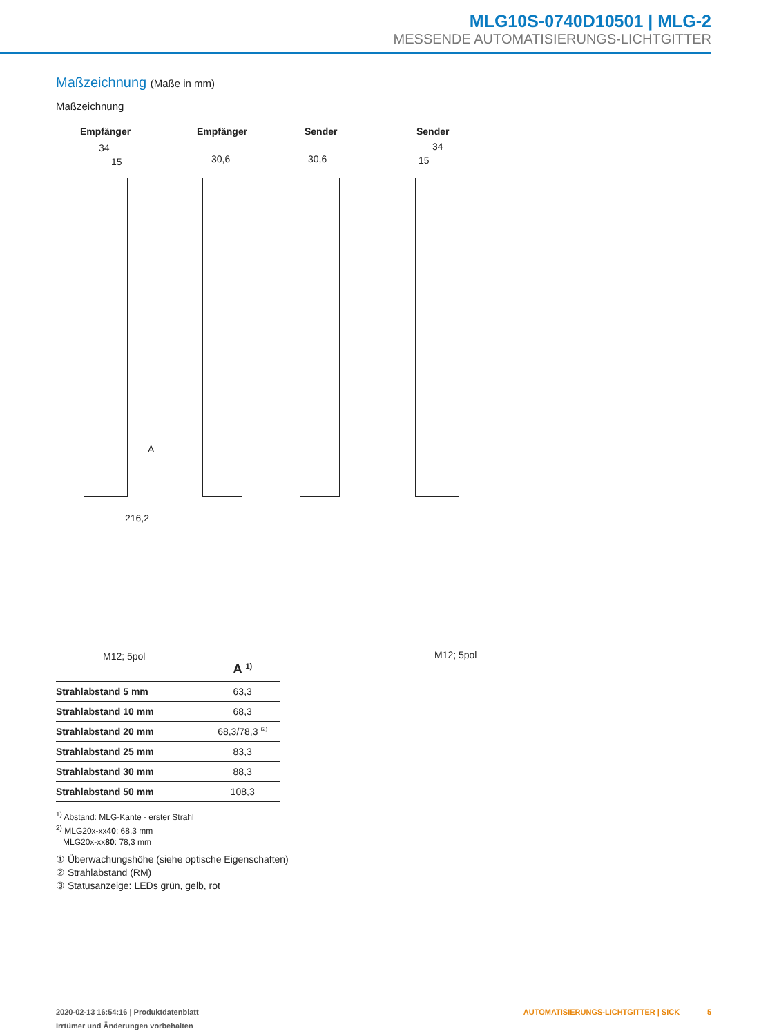MLG10S-0740D10501 | MLG-2
MESSENDE AUTOMATISIERUNGS-LICHTGITTER
Maßzeichnung (Maße in mm)
Maßzeichnung
Empfänger Empfänger Sender Sender
34
15 30,6 30,6
34
15
216,2
M12; 5pol M12; 5pol
A
| | A <sup>1)</sup> |
| --- | --- |
| Strahlabstand 5 mm | 63,3 |
| Strahlabstand 10 mm | 68,3 |
| Strahlabstand 20 mm | 68,3/78,3 <sup>(2)</sup> |
| Strahlabstand 25 mm | 83,3 |
| Strahlabstand 30 mm | 88,3 |
| Strahlabstand 50 mm | 108,3 |
<sup>1)</sup> Abstand: MLG-Kante - erster Strahl
<sup>2)</sup> MLG20x-xx40: 68,3 mm
MLG20x-xx80: 78,3 mm
① Überwachungshöhe (siehe optische Eigenschaften)
② Strahlabstand (RM)
③ Statusanzeige: LEDs grün, gelb, rot
2020-02-13 16:54:16 | Produktdatenblatt
Irrtümer und Änderungen vorbehalten
AUTOMATISIERUNGS-LICHTGITTER | SICK 5